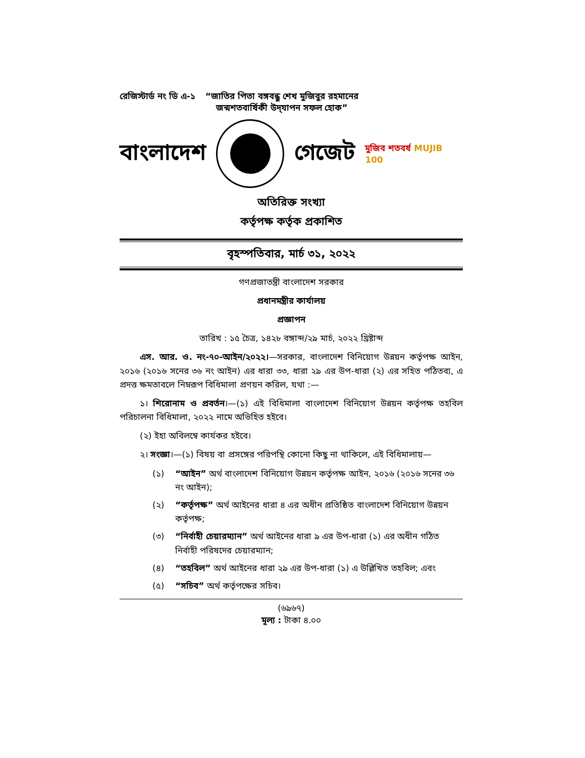রেজিস্টার্ড নং ডি এ-১ “জাতির পিতা বঙ্গবন্ধু শেখ মুজিবুর রহমানের
জন্মশতবার্ষিকী উদ্‌যাপন সফল হোক”
বাংলাদেশ গেজেট মুজিব শতবর্ষ MUJIB 100
অতিরিক্ত সংখ্যা
কর্তৃপক্ষ কর্তৃক প্রকাশিত
বৃহস্পতিবার, মার্চ ৩১, ২০২২
গণপ্রজাতন্ত্রী বাংলাদেশ সরকার
প্রধানমন্ত্রীর কার্যালয়
প্রজ্ঞাপন
তারিখ : ১৫ চৈত্র, ১৪২৮ বঙ্গাব্দ/২৯ মার্চ, ২০২২ খ্রিষ্টাব্দ
এস. আর. ও. নং-৭০-আইন/২০২২।—সরকার, বাংলাদেশ বিনিয়োগ উন্নয়ন কর্তৃপক্ষ আইন, ২০১৬ (২০১৬ সনের ৩৬ নং আইন) এর ধারা ৩৩, ধারা ২৯ এর উপ-ধারা (২) এর সহিত পঠিতব্য, এ প্রদত্ত ক্ষমতাবলে নিম্নরূপ বিধিমালা প্রণয়ন করিল, যথা :—
১। শিরোনাম ও প্রবর্তন।—(১) এই বিধিমালা বাংলাদেশ বিনিয়োগ উন্নয়ন কর্তৃপক্ষ তহবিল পরিচালনা বিধিমালা, ২০২২ নামে অভিহিত হইবে।
(২) ইহা অবিলম্বে কার্যকর হইবে।
২। সংজ্ঞা।—(১) বিষয় বা প্রসঙ্গের পরিপন্থি কোনো কিছু না থাকিলে, এই বিধিমালায়—
(১) “আইন” অর্থ বাংলাদেশ বিনিয়োগ উন্নয়ন কর্তৃপক্ষ আইন, ২০১৬ (২০১৬ সনের ৩৬ নং আইন);
(২) “কর্তৃপক্ষ” অর্থ আইনের ধারা ৪ এর অধীন প্রতিষ্ঠিত বাংলাদেশ বিনিয়োগ উন্নয়ন কর্তৃপক্ষ;
(৩) “নির্বাহী চেয়ারম্যান” অর্থ আইনের ধারা ৯ এর উপ-ধারা (১) এর অধীন গঠিত নির্বাহী পরিষদের চেয়ারম্যান;
(৪) “তহবিল” অর্থ আইনের ধারা ২৯ এর উপ-ধারা (১) এ উল্লিখিত তহবিল; এবং
(৫) “সচিব” অর্থ কর্তৃপক্ষের সচিব।
(৬৯৬৭)
মূল্য : টাকা ৪.০০